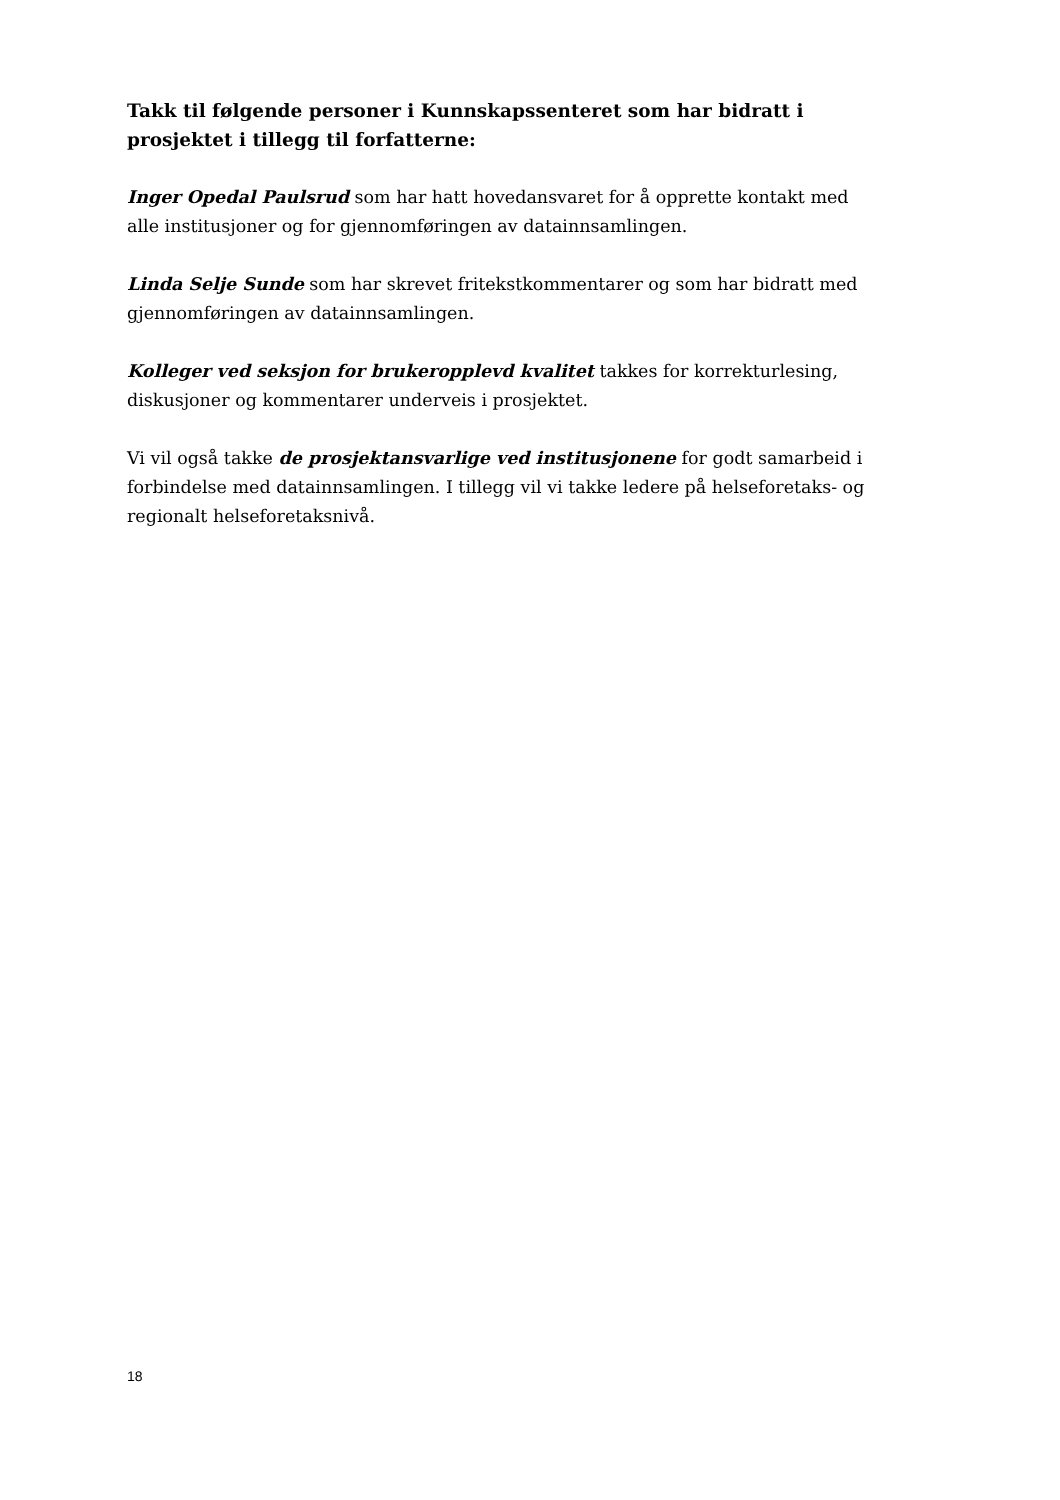Takk til følgende personer i Kunnskapssenteret som har bidratt i prosjektet i tillegg til forfatterne:
Inger Opedal Paulsrud som har hatt hovedansvaret for å opprette kontakt med alle institusjoner og for gjennomføringen av datainnsamlingen.
Linda Selje Sunde som har skrevet fritekstkommentarer og som har bidratt med gjennomføringen av datainnsamlingen.
Kolleger ved seksjon for brukeropplevd kvalitet takkes for korrekturlesing, diskusjoner og kommentarer underveis i prosjektet.
Vi vil også takke de prosjektansvarlige ved institusjonene for godt samarbeid i forbindelse med datainnsamlingen. I tillegg vil vi takke ledere på helseforetaks- og regionalt helseforetaksnivå.
18